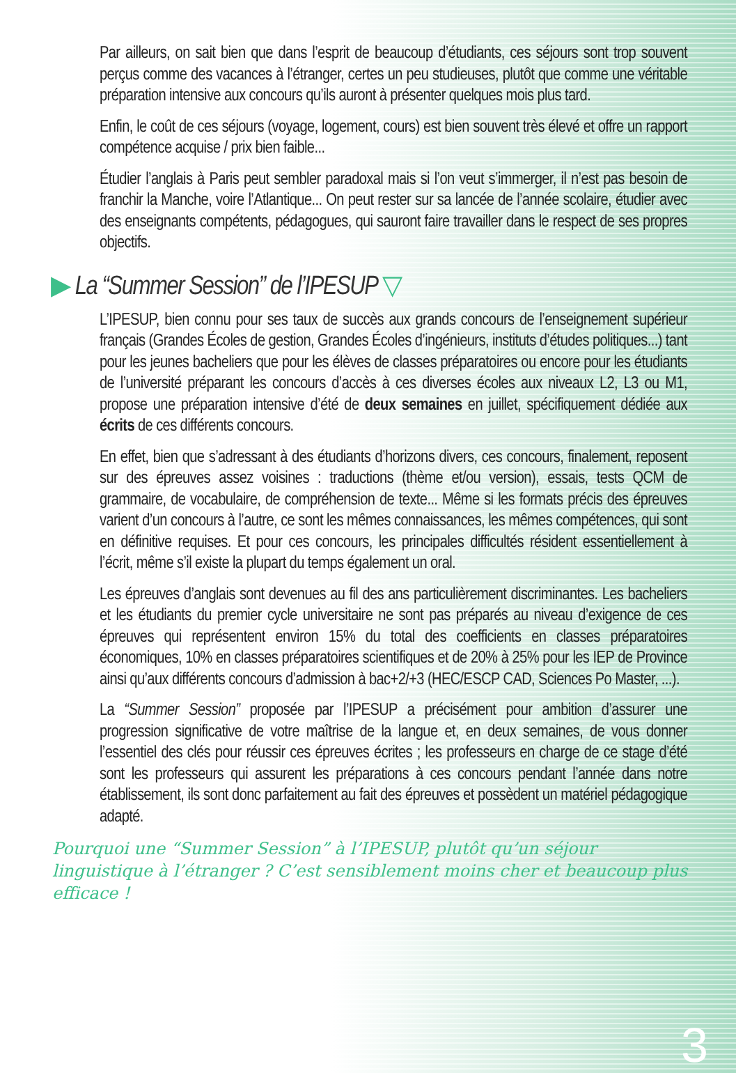Par ailleurs, on sait bien que dans l’esprit de beaucoup d’étudiants, ces séjours sont trop souvent perçus comme des vacances à l’étranger, certes un peu studieuses, plutôt que comme une véritable préparation intensive aux concours qu’ils auront à présenter quelques mois plus tard.
Enfin, le coût de ces séjours (voyage, logement, cours) est bien souvent très élevé et offre un rapport compétence acquise / prix bien faible...
Étudier l’anglais à Paris peut sembler paradoxal mais si l’on veut s’immerger, il n’est pas besoin de franchir la Manche, voire l’Atlantique... On peut rester sur sa lancée de l’année scolaire, étudier avec des enseignants compétents, pédagogues, qui sauront faire travailler dans le respect de ses propres objectifs.
▶ La “Summer Session” de l’IPESUP ▽
L’IPESUP, bien connu pour ses taux de succès aux grands concours de l’enseignement supérieur français (Grandes Écoles de gestion, Grandes Écoles d’ingénieurs, instituts d’études politiques...) tant pour les jeunes bacheliers que pour les élèves de classes préparatoires ou encore pour les étudiants de l’université préparant les concours d’accès à ces diverses écoles aux niveaux L2, L3 ou M1, propose une préparation intensive d’été de deux semaines en juillet, spécifiquement dédiée aux écrits de ces différents concours.
En effet, bien que s’adressant à des étudiants d’horizons divers, ces concours, finalement, reposent sur des épreuves assez voisines : traductions (thème et/ou version), essais, tests QCM de grammaire, de vocabulaire, de compréhension de texte... Même si les formats précis des épreuves varient d’un concours à l’autre, ce sont les mêmes connaissances, les mêmes compétences, qui sont en définitive requises. Et pour ces concours, les principales difficultés résident essentiellement à l’écrit, même s’il existe la plupart du temps également un oral.
Les épreuves d’anglais sont devenues au fil des ans particulièrement discriminantes. Les bacheliers et les étudiants du premier cycle universitaire ne sont pas préparés au niveau d’exigence de ces épreuves qui représentent environ 15% du total des coefficients en classes préparatoires économiques, 10% en classes préparatoires scientifiques et de 20% à 25% pour les IEP de Province ainsi qu’aux différents concours d’admission à bac+2/+3 (HEC/ESCP CAD, Sciences Po Master, ...).
La “Summer Session” proposée par l’IPESUP a précisément pour ambition d’assurer une progression significative de votre maîtrise de la langue et, en deux semaines, de vous donner l’essentiel des clés pour réussir ces épreuves écrites ; les professeurs en charge de ce stage d’été sont les professeurs qui assurent les préparations à ces concours pendant l’année dans notre établissement, ils sont donc parfaitement au fait des épreuves et possèdent un matériel pédagogique adapté.
Pourquoi une “Summer Session” à l’IPESUP, plutôt qu’un séjour linguistique à l’étranger ? C’est sensiblement moins cher et beaucoup plus efficace !
3